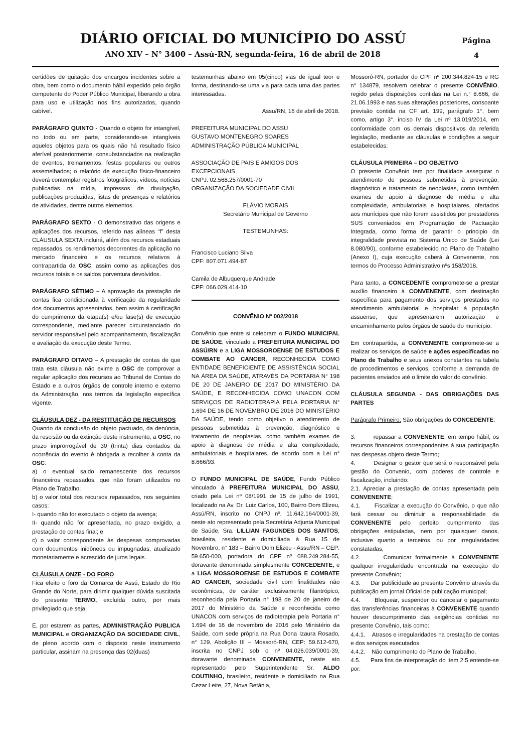DIÁRIO OFICIAL DO MUNICÍPIO DO ASSÚ
ANO XIV – N° 3400 – Assú-RN, segunda-feira, 16 de abril de 2018
Página
4
certidões de quitação dos encargos incidentes sobre a obra, bem como o documento hábil expedido pelo órgão competente do Poder Público Municipal, liberando a obra para uso e utilização nos fins autorizados, quando cabível.
PARÁGRAFO QUINTO - Quando o objeto for intangível, no todo ou em parte, considerando-se intangíveis aqueles objetos para os quais não há resultado físico aferível posteriormente, consubstanciados na realização de eventos, treinamentos, festas populares ou outros assemelhados; o relatório de execução físico-financeiro deverá contemplar registros fotográficos, vídeos, notícias publicadas na mídia, impressos de divulgação, publicações produzidas, listas de presenças e relatórios de atividades, dentre outros elementos.
PARÁGRAFO SEXTO - O demonstrativo das origens e aplicações dos recursos, referido nas alíneas “f” desta CLÁUSULA SEXTA incluirá, além dos recursos estaduais repassados, os rendimentos decorrentes da aplicação no mercado financeiro e os recursos relativos à contrapartida da OSC, assim como as aplicações dos recursos totais e os saldos porventura devolvidos.
PARÁGRAFO SÉTIMO – A aprovação da prestação de contas fica condicionada à verificação da regularidade dos documentos apresentados, bem assim à certificação do cumprimento da etapa(s) e/ou fase(s) de execução correspondente, mediante parecer circunstanciado do servidor responsável pelo acompanhamento, fiscalização e avaliação da execução deste Termo.
PARÁGRAFO OITAVO – A prestação de contas de que trata esta cláusula não exime a OSC de comprovar a regular aplicação dos recursos ao Tribunal de Contas do Estado e a outros órgãos de controle interno e externo da Administração, nos termos da legislação específica vigente.
CLÁUSULA DEZ - DA RESTITUIÇÃO DE RECURSOS
Quando da conclusão do objeto pactuado, da denúncia, da rescisão ou da extinção deste instrumento, a OSC, no prazo improrrogável de 30 (trinta) dias contados da ocorrência do evento é obrigada a recolher à conta da OSC:
a) o eventual saldo remanescente dos recursos financeiros repassados, que não foram utilizados no Plano de Trabalho;
b) o valor total dos recursos repassados, nos seguintes casos:
I- quando não for executado o objeto da avença;
II- quando não for apresentada, no prazo exigido, a prestação de contas final; e
c) o valor correspondente às despesas comprovadas com documentos inidôneos ou impugnadas, atualizado monetariamente e acrescido de juros legais.
CLÁUSULA ONZE - DO FORO
Fica eleito o foro da Comarca de Assú, Estado do Rio Grande do Norte, para dirimir qualquer dúvida suscitada do presente TERMO, excluída outro, por mais privilegiado que seja.
E, por estarem as partes, ADMINISTRAÇÃO PUBLICA MUNICIPAL e ORGANIZAÇÃO DA SOCIEDADE CIVIL, de pleno acordo com o disposto neste instrumento particular, assinam na presença das 02(duas)
testemunhas abaixo em 05(cinco) vias de igual teor e forma, destinando-se uma via para cada uma das partes interessadas.
Assu/RN, 16 de abril de 2018.
PREFEITURA MUNICIPAL DO ASSU
GUSTAVO MONTENEGRO SOARES
ADMINISTRAÇÃO PÚBLICA MUNICIPAL
ASSOCIAÇÃO DE PAIS E AMIGOS DOS EXCEPCIONAIS
CNPJ: 02.568.257/0001-70
ORGANIZAÇÃO DA SOCIEDADE CIVIL
FLÁVIO MORAIS
Secretário Municipal de Governo
TESTEMUNHAS:
Francisco Luciano Silva
CPF: 807.071.494-87
Camila de Albuquerque Andrade
CPF: 066.029.414-10
CONVÊNIO Nº 002/2018
Convênio que entre si celebram o FUNDO MUNICIPAL DE SAÚDE, vinculado a PREFEITURA MUNICIPAL DO ASSÚ/RN e a LIGA MOSSOROENSE DE ESTUDOS E COMBATE AO CANCER, RECONHECIDA COMO ENTIDADE BENEFICIENTE DE ASSISTÊNCIA SOCIAL NA ÁREA DA SAÚDE, ATRAVÉS DA PORTARIA N° 198 DE 20 DE JANEIRO DE 2017 DO MINISTÉRIO DA SAÚDE, E RECONHECIDA COMO UNACON COM SERVIÇOS DE RADIOTERAPIA PELA PORTARIA N° 1.694 DE 16 DE NOVEMBRO DE 2016 DO MINISTÉRIO DA SAÚDE, tendo como objetivo o atendimento de pessoas submetidas à prevenção, diagnóstico e tratamento de neoplasias, como também exames de apoio à diagnose de média e alta complexidade, ambulatoriais e hospitalares, de acordo com a Lei n° 8.666/93.
O FUNDO MUNICIPAL DE SAÚDE, Fundo Público vinculado à PREFEITURA MUNICIPAL DO ASSU, criado pela Lei nº 08/1991 de 15 de julho de 1991, localizado na Av. Dr. Luiz Carlos, 100, Bairro Dom Elizeu, Assú/RN, inscrito no CNPJ nº. 11.642.164/0001-39, neste ato representado pela Secretária Adjunta Municipal de Saúde, Sra. LILLIAN FAGUNDES DOS SANTOS, brasileira, residente e domiciliada à Rua 15 de Novembro, n° 183 – Bairro Dom Elizeu - Assu/RN – CEP: 59.650-000, portadora do CPF nº 088.249.284-55, doravante denominada simplesmente CONCEDENTE, e a LIGA MOSSOROENSE DE ESTUDOS E COMBATE AO CANCER, sociedade civil com finalidades não econômicas, de caráter exclusivamente filantrópico, reconhecida pela Portaria n° 198 de 20 de janeiro de 2017 do Ministério da Saúde e reconhecida como UNACON com serviços de radioterapia pela Portaria n° 1.694 de 16 de novembro de 2016 pelo Ministério da Saúde, com sede própria na Rua Dona Izaura Rosado, n° 129, Abolição III – Mossoró-RN, CEP: 59.612-670, inscrita no CNPJ sob o nº 04.026.039/0001-39, doravante denominada CONVENENTE, neste ato representado pelo Superintendente Sr. ALDO COUTINHO, brasileiro, residente e domiciliado na Rua Cezar Leite, 27, Nova Betânia,
Mossoró-RN, portador do CPF nº 200.344.824-15 e RG n° 134879, resolvem celebrar o presente CONVÊNIO, regido pelas disposições contidas na Lei n.° 8.666, de 21.06.1993 e nas suas alterações posteriores, consoante previsão contida na CF art. 199, parágrafo 1°, bem como, artigo 3°, inciso IV da Lei nº 13.019/2014, em conformidade com os demais dispositivos da referida legislação, mediante as cláusulas e condições a seguir estabelecidas:
CLÁUSULA PRIMEIRA – DO OBJETIVO
O presente Convênio tem por finalidade assegurar o atendimento de pessoas submetidas à prevenção, diagnóstico e tratamento de neoplasias, como também exames de apoio à diagnose de média e alta complexidade, ambulatoriais e hospitalares, ofertados aos munícipes que não forem assistidos por prestadores SUS conveniados em Programação de Pactuação Integrada, como forma de garantir o principio da integralidade prevista no Sistema Único de Saúde (Lei 8.080/90), conforme estabelecido no Plano de Trabalho (Anexo I), cuja execução caberá à Convenente, nos termos do Processo Administrativo nºs 158/2018.
Para tanto, a CONCEDENTE compromete-se a prestar auxílio financeiro à CONVENENTE, com destinação específica para pagamento dos serviços prestados no atendimento ambulatorial e hospitalar à população assuense, que apresentarem autorização e encaminhamento pelos órgãos de saúde do município.
Em contrapartida, a CONVENENTE compromete-se a realizar os serviços de saúde e ações especificadas no Plano de Trabalho e seus anexos constantes na tabela de procedimentos e serviços, conforme a demanda de pacientes enviados até o limite do valor do convênio.
CLÁUSULA SEGUNDA - DAS OBRIGAÇÕES DAS PARTES
Parágrafo Primeiro: São obrigações do CONCEDENTE:
3. repassar a CONVENENTE, em tempo hábil, os recursos financeiros correspondentes à sua participação nas despesas objeto deste Termo;
4. Designar o gestor que será o responsável pela gestão do Convenio, com poderes de controle e fiscalização, incluindo:
2.1. Apreciar a prestação de contas apresentada pela CONVENENTE;
4.1. Fiscalizar a execução do Convênio, o que não fará cessar ou diminuir a responsabilidade da CONVENENTE pelo perfeito cumprimento das obrigações estipuladas, nem por quaisquer danos, inclusive quanto a terceiros, ou por irregularidades constatadas;
4.2. Comunicar formalmente à CONVENENTE qualquer irregularidade encontrada na execução do presente Convênio;
4.3. Dar publicidade ao presente Convênio através da publicação em jornal Oficial de publicação municipal;
4.4. Bloquear, suspender ou cancelar o pagamento das transferências financeiras à CONVENENTE quando houver descumprimento das exigências contidas no presente Convênio, tais como:
4.4.1. Atrasos e irregularidades na prestação de contas e dos serviços executados.
4.4.2. Não cumprimento do Plano de Trabalho.
4.5. Para fins de interpretação do item 2.5 entende-se por: